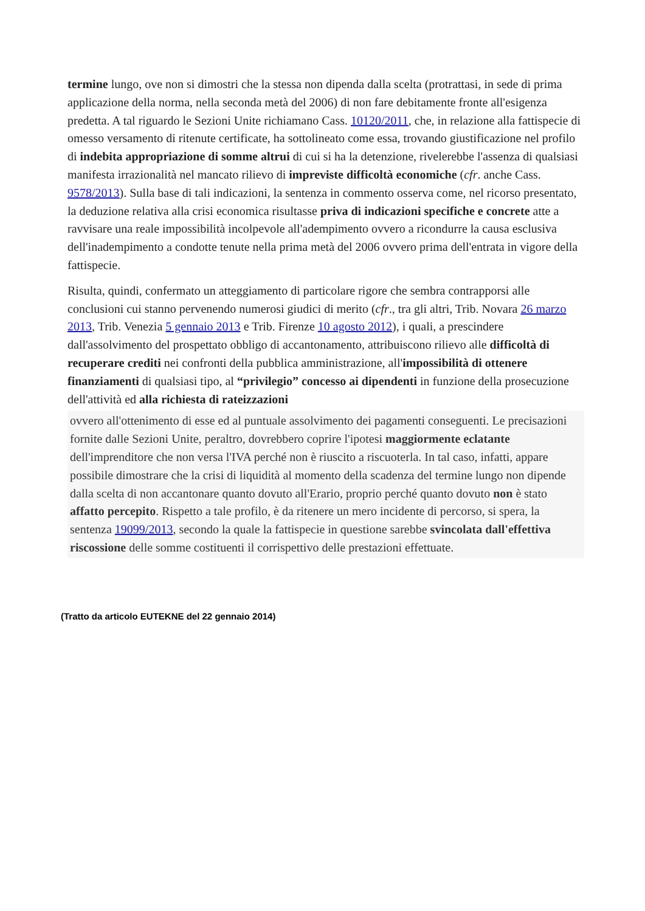termine lungo, ove non si dimostri che la stessa non dipenda dalla scelta (protrattasi, in sede di prima applicazione della norma, nella seconda metà del 2006) di non fare debitamente fronte all'esigenza predetta. A tal riguardo le Sezioni Unite richiamano Cass. 10120/2011, che, in relazione alla fattispecie di omesso versamento di ritenute certificate, ha sottolineato come essa, trovando giustificazione nel profilo di indebita appropriazione di somme altrui di cui si ha la detenzione, rivelerebbe l'assenza di qualsiasi manifesta irrazionalità nel mancato rilievo di impreviste difficoltà economiche (cfr. anche Cass. 9578/2013). Sulla base di tali indicazioni, la sentenza in commento osserva come, nel ricorso presentato, la deduzione relativa alla crisi economica risultasse priva di indicazioni specifiche e concrete atte a ravvisare una reale impossibilità incolpevole all'adempimento ovvero a ricondurre la causa esclusiva dell'inadempimento a condotte tenute nella prima metà del 2006 ovvero prima dell'entrata in vigore della fattispecie.
Risulta, quindi, confermato un atteggiamento di particolare rigore che sembra contrapporsi alle conclusioni cui stanno pervenendo numerosi giudici di merito (cfr., tra gli altri, Trib. Novara 26 marzo 2013, Trib. Venezia 5 gennaio 2013 e Trib. Firenze 10 agosto 2012), i quali, a prescindere dall'assolvimento del prospettato obbligo di accantonamento, attribuiscono rilievo alle difficoltà di recuperare crediti nei confronti della pubblica amministrazione, all'impossibilità di ottenere finanziamenti di qualsiasi tipo, al “privilegio” concesso ai dipendenti in funzione della prosecuzione dell'attività ed alla richiesta di rateizzazioni
ovvero all'ottenimento di esse ed al puntuale assolvimento dei pagamenti conseguenti. Le precisazioni fornite dalle Sezioni Unite, peraltro, dovrebbero coprire l'ipotesi maggiormente eclatante dell'imprenditore che non versa l'IVA perché non è riuscito a riscuoterla. In tal caso, infatti, appare possibile dimostrare che la crisi di liquidità al momento della scadenza del termine lungo non dipende dalla scelta di non accantonare quanto dovuto all'Erario, proprio perché quanto dovuto non è stato affatto percepito. Rispetto a tale profilo, è da ritenere un mero incidente di percorso, si spera, la sentenza 19099/2013, secondo la quale la fattispecie in questione sarebbe svincolata dall'effettiva riscossione delle somme costituenti il corrispettivo delle prestazioni effettuate.
(Tratto da articolo EUTEKNE del 22 gennaio 2014)